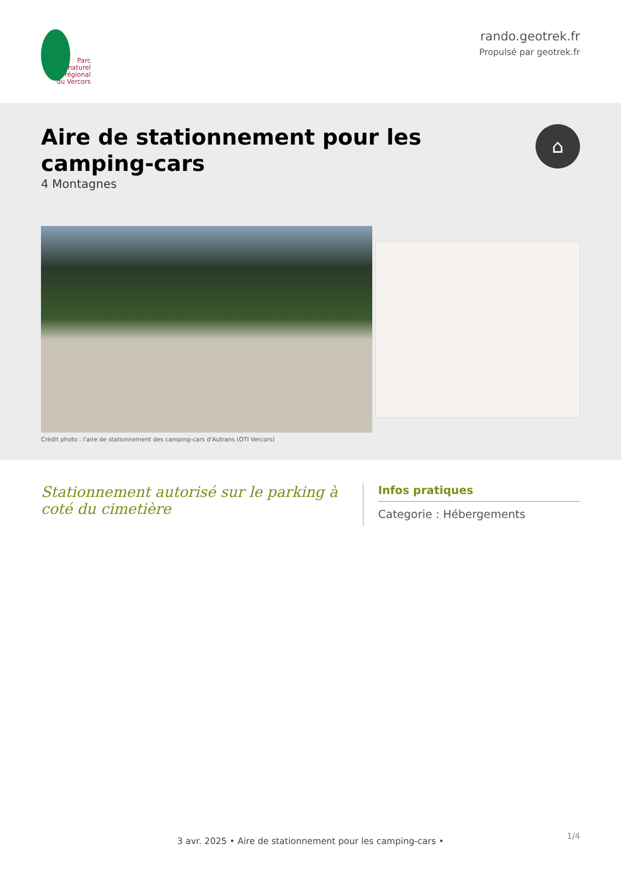Parc
naturel
régional
du Vercors
rando.geotrek.fr
Propulsé par geotrek.fr
Aire de stationnement pour les
camping-cars
4 Montagnes
⌂
Crédit photo : l'aire de stationnement des camping-cars d'Autrans (OTI Vercors)
Stationnement autorisé sur le parking à coté du cimetière
Infos pratiques
Categorie : Hébergements
1/4 3 avr. 2025 • Aire de stationnement pour les camping-cars •